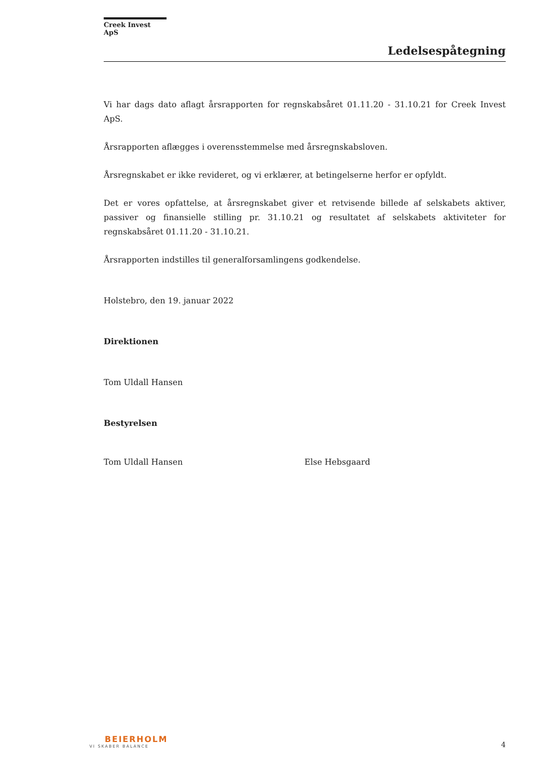Creek Invest ApS
Ledelsespåtegning
Vi har dags dato aflagt årsrapporten for regnskabsåret 01.11.20 - 31.10.21 for Creek Invest ApS.
Årsrapporten aflægges i overensstemmelse med årsregnskabsloven.
Årsregnskabet er ikke revideret, og vi erklærer, at betingelserne herfor er opfyldt.
Det er vores opfattelse, at årsregnskabet giver et retvisende billede af selskabets aktiver, passiver og finansielle stilling pr. 31.10.21 og resultatet af selskabets aktiviteter for regnskabsåret 01.11.20 - 31.10.21.
Årsrapporten indstilles til generalforsamlingens godkendelse.
Holstebro, den 19. januar 2022
Direktionen
Tom Uldall Hansen
Bestyrelsen
Tom Uldall Hansen Else Hebsgaard
BEIERHOLM
VI SKABER BALANCE
4